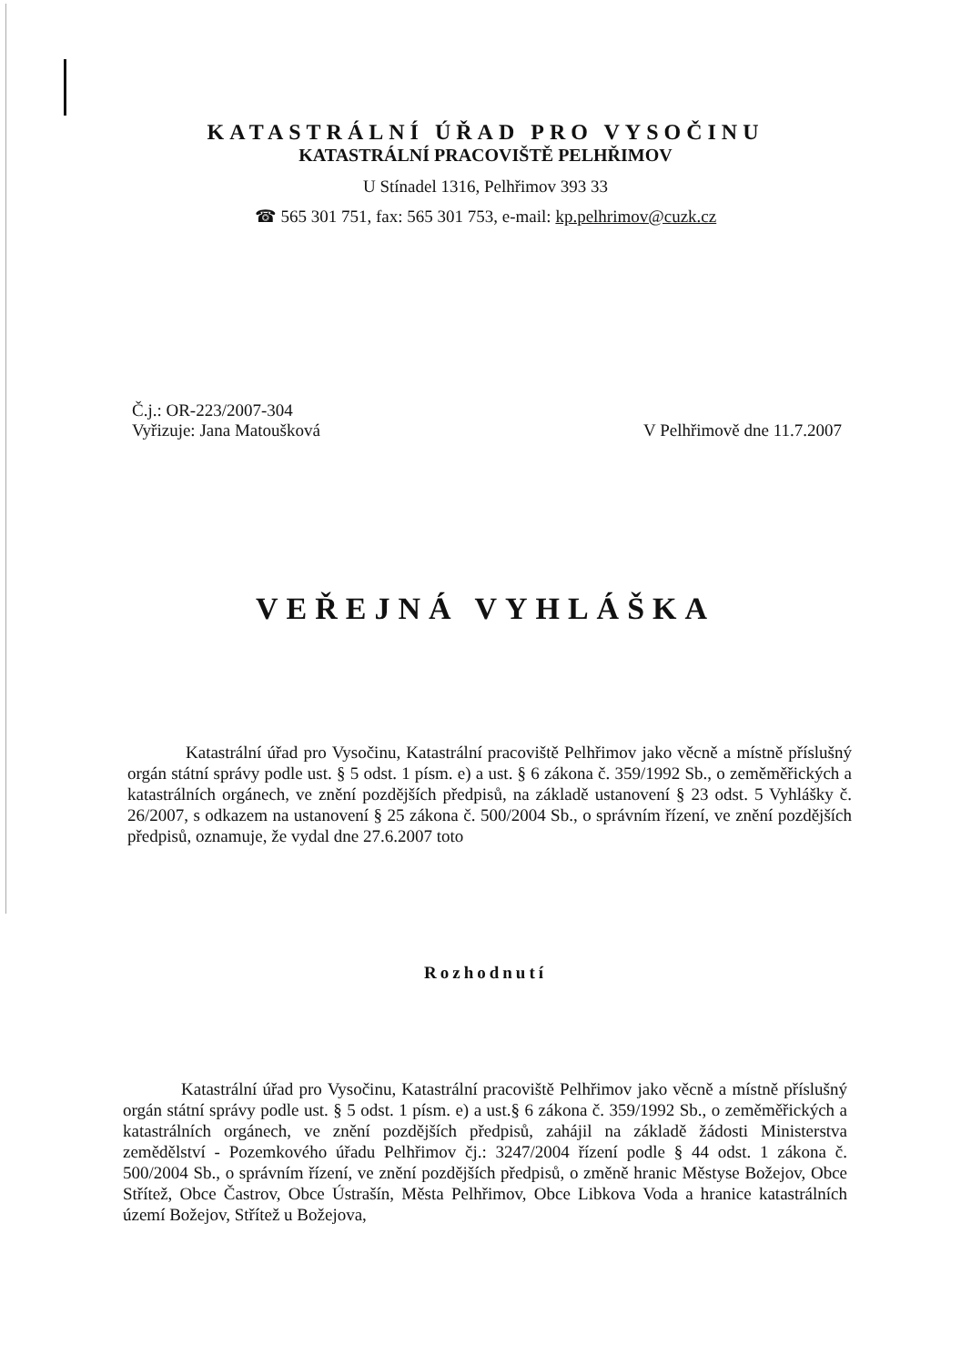KATASTRÁLNÍ ÚŘAD PRO VYSOČINU
KATASTRÁLNÍ PRACOVIŠTĚ PELHŘIMOV
U Stínadel 1316, Pelhřimov 393 33
☎ 565 301 751, fax: 565 301 753, e-mail: kp.pelhrimov@cuzk.cz
Č.j.: OR-223/2007-304
Vyřizuje: Jana Matoušková V Pelhřimově dne 11.7.2007
VEŘEJNÁ VYHLÁŠKA
Katastrální úřad pro Vysočinu, Katastrální pracoviště Pelhřimov jako věcně a místně příslušný orgán státní správy podle ust. § 5 odst. 1 písm. e) a ust. § 6 zákona č. 359/1992 Sb., o zeměměřických a katastrálních orgánech, ve znění pozdějších předpisů, na základě ustanovení § 23 odst. 5 Vyhlášky č. 26/2007, s odkazem na ustanovení § 25 zákona č. 500/2004 Sb., o správním řízení, ve znění pozdějších předpisů, oznamuje, že vydal dne 27.6.2007 toto
Rozhodnutí
Katastrální úřad pro Vysočinu, Katastrální pracoviště Pelhřimov jako věcně a místně příslušný orgán státní správy podle ust. § 5 odst. 1 písm. e) a ust.§ 6 zákona č. 359/1992 Sb., o zeměměřických a katastrálních orgánech, ve znění pozdějších předpisů, zahájil na základě žádosti Ministerstva zemědělství - Pozemkového úřadu Pelhřimov čj.: 3247/2004 řízení podle § 44 odst. 1 zákona č. 500/2004 Sb., o správním řízení, ve znění pozdějších předpisů, o změně hranic Městyse Božejov, Obce Střítež, Obce Častrov, Obce Ústrašín, Města Pelhřimov, Obce Libkova Voda a hranice katastrálních území Božejov, Střítež u Božejova,